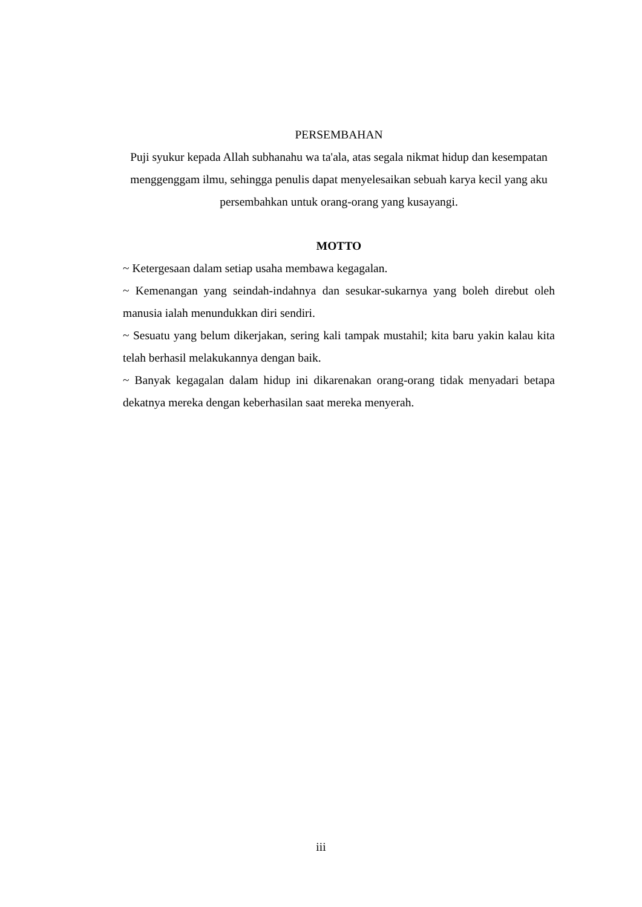PERSEMBAHAN
Puji syukur kepada Allah subhanahu wa ta'ala, atas segala nikmat hidup dan kesempatan menggenggam ilmu, sehingga penulis dapat menyelesaikan sebuah karya kecil yang aku persembahkan untuk orang-orang yang kusayangi.
MOTTO
~ Ketergesaan dalam setiap usaha membawa kegagalan.
~ Kemenangan yang seindah-indahnya dan sesukar-sukarnya yang boleh direbut oleh manusia ialah menundukkan diri sendiri.
~ Sesuatu yang belum dikerjakan, sering kali tampak mustahil; kita baru yakin kalau kita telah berhasil melakukannya dengan baik.
~ Banyak kegagalan dalam hidup ini dikarenakan orang-orang tidak menyadari betapa dekatnya mereka dengan keberhasilan saat mereka menyerah.
iii